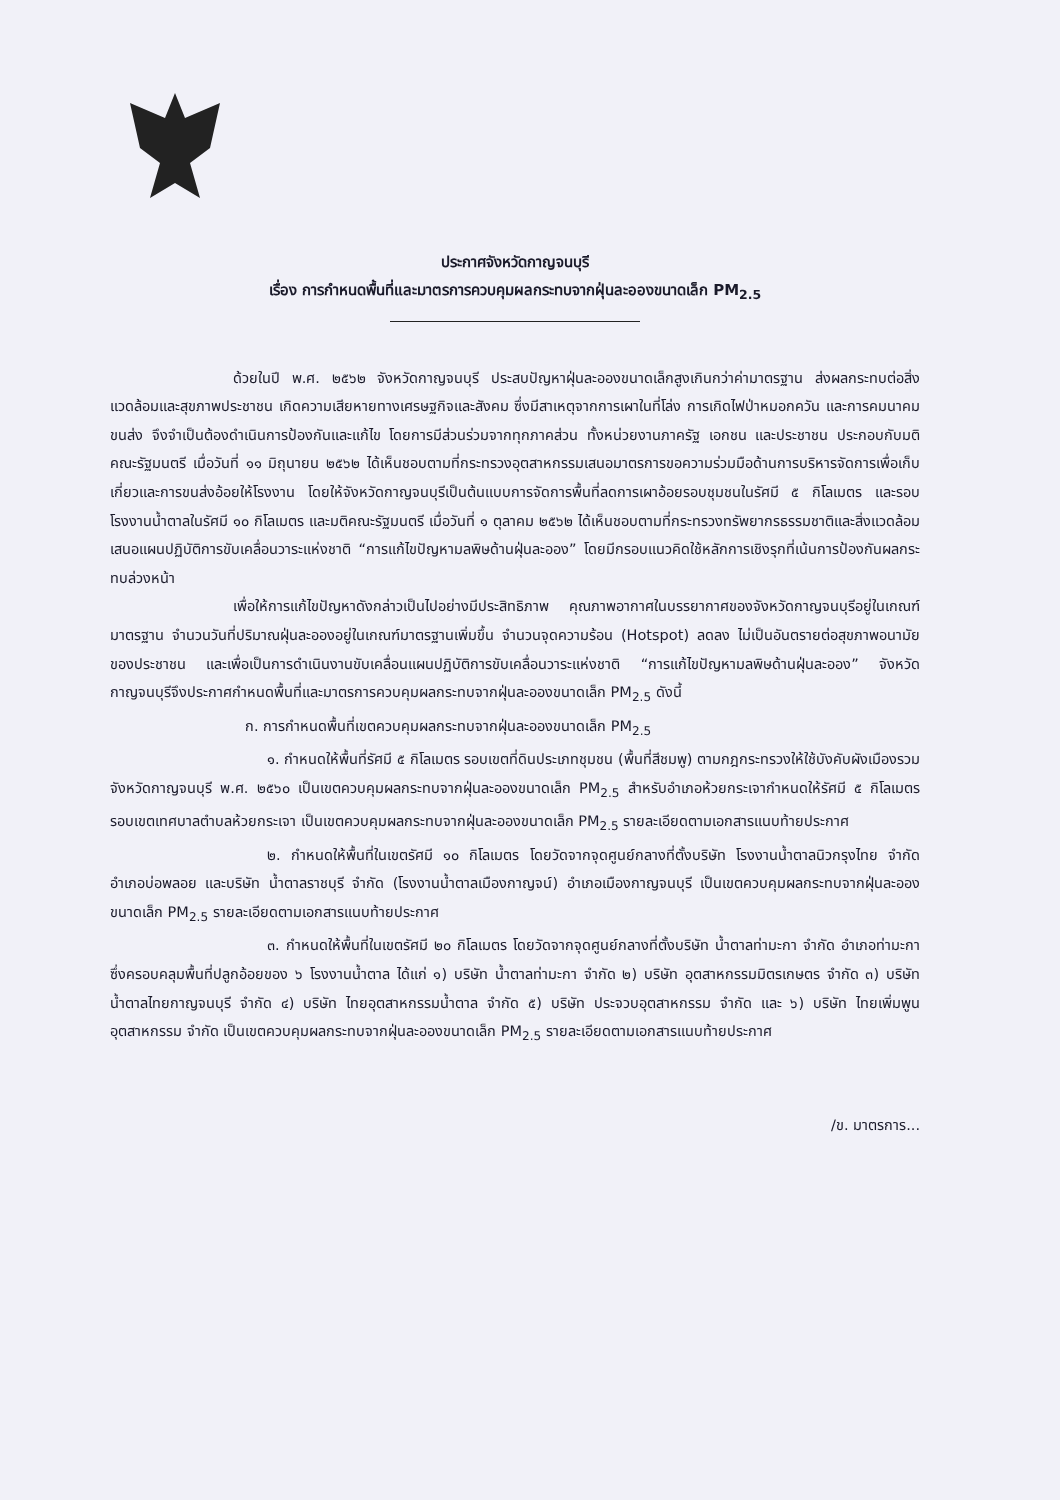ประกาศจังหวัดกาญจนบุรี
เรื่อง การกำหนดพื้นที่และมาตรการควบคุมผลกระทบจากฝุ่นละอองขนาดเล็ก PM<sub>2.5</sub>
ด้วยในปี พ.ศ. ๒๕๖๒ จังหวัดกาญจนบุรี ประสบปัญหาฝุ่นละอองขนาดเล็กสูงเกินกว่าค่ามาตรฐาน ส่งผลกระทบต่อสิ่งแวดล้อมและสุขภาพประชาชน เกิดความเสียหายทางเศรษฐกิจและสังคม ซึ่งมีสาเหตุจากการเผาในที่โล่ง การเกิดไฟป่าหมอกควัน และการคมนาคมขนส่ง จึงจำเป็นต้องดำเนินการป้องกันและแก้ไข โดยการมีส่วนร่วมจากทุกภาคส่วน ทั้งหน่วยงานภาครัฐ เอกชน และประชาชน ประกอบกับมติคณะรัฐมนตรี เมื่อวันที่ ๑๑ มิถุนายน ๒๕๖๒ ได้เห็นชอบตามที่กระทรวงอุตสาหกรรมเสนอมาตรการขอความร่วมมือด้านการบริหารจัดการเพื่อเก็บเกี่ยวและการขนส่งอ้อยให้โรงงาน โดยให้จังหวัดกาญจนบุรีเป็นต้นแบบการจัดการพื้นที่ลดการเผาอ้อยรอบชุมชนในรัศมี ๕ กิโลเมตร และรอบโรงงานน้ำตาลในรัศมี ๑๐ กิโลเมตร และมติคณะรัฐมนตรี เมื่อวันที่ ๑ ตุลาคม ๒๕๖๒ ได้เห็นชอบตามที่กระทรวงทรัพยากรธรรมชาติและสิ่งแวดล้อมเสนอแผนปฏิบัติการขับเคลื่อนวาระแห่งชาติ “การแก้ไขปัญหามลพิษด้านฝุ่นละออง” โดยมีกรอบแนวคิดใช้หลักการเชิงรุกที่เน้นการป้องกันผลกระทบล่วงหน้า
เพื่อให้การแก้ไขปัญหาดังกล่าวเป็นไปอย่างมีประสิทธิภาพ คุณภาพอากาศในบรรยากาศของจังหวัดกาญจนบุรีอยู่ในเกณฑ์มาตรฐาน จำนวนวันที่ปริมาณฝุ่นละอองอยู่ในเกณฑ์มาตรฐานเพิ่มขึ้น จำนวนจุดความร้อน (Hotspot) ลดลง ไม่เป็นอันตรายต่อสุขภาพอนามัยของประชาชน และเพื่อเป็นการดำเนินงานขับเคลื่อนแผนปฏิบัติการขับเคลื่อนวาระแห่งชาติ “การแก้ไขปัญหามลพิษด้านฝุ่นละออง” จังหวัดกาญจนบุรีจึงประกาศกำหนดพื้นที่และมาตรการควบคุมผลกระทบจากฝุ่นละอองขนาดเล็ก PM<sub>2.5</sub> ดังนี้
ก. การกำหนดพื้นที่เขตควบคุมผลกระทบจากฝุ่นละอองขนาดเล็ก PM<sub>2.5</sub>
๑. กำหนดให้พื้นที่รัศมี ๕ กิโลเมตร รอบเขตที่ดินประเภทชุมชน (พื้นที่สีชมพู) ตามกฎกระทรวงให้ใช้บังคับผังเมืองรวมจังหวัดกาญจนบุรี พ.ศ. ๒๕๖๐ เป็นเขตควบคุมผลกระทบจากฝุ่นละอองขนาดเล็ก PM<sub>2.5</sub> สำหรับอำเภอห้วยกระเจากำหนดให้รัศมี ๕ กิโลเมตร รอบเขตเทศบาลตำบลห้วยกระเจา เป็นเขตควบคุมผลกระทบจากฝุ่นละอองขนาดเล็ก PM<sub>2.5</sub> รายละเอียดตามเอกสารแนบท้ายประกาศ
๒. กำหนดให้พื้นที่ในเขตรัศมี ๑๐ กิโลเมตร โดยวัดจากจุดศูนย์กลางที่ตั้งบริษัท โรงงานน้ำตาลนิวกรุงไทย จำกัด อำเภอบ่อพลอย และบริษัท น้ำตาลราชบุรี จำกัด (โรงงานน้ำตาลเมืองกาญจน์) อำเภอเมืองกาญจนบุรี เป็นเขตควบคุมผลกระทบจากฝุ่นละอองขนาดเล็ก PM<sub>2.5</sub> รายละเอียดตามเอกสารแนบท้ายประกาศ
๓. กำหนดให้พื้นที่ในเขตรัศมี ๒๐ กิโลเมตร โดยวัดจากจุดศูนย์กลางที่ตั้งบริษัท น้ำตาลท่ามะกา จำกัด อำเภอท่ามะกา ซึ่งครอบคลุมพื้นที่ปลูกอ้อยของ ๖ โรงงานน้ำตาล ได้แก่ ๑) บริษัท น้ำตาลท่ามะกา จำกัด ๒) บริษัท อุตสาหกรรมมิตรเกษตร จำกัด ๓) บริษัท น้ำตาลไทยกาญจนบุรี จำกัด ๔) บริษัท ไทยอุตสาหกรรมน้ำตาล จำกัด ๕) บริษัท ประจวบอุตสาหกรรม จำกัด และ ๖) บริษัท ไทยเพิ่มพูนอุตสาหกรรม จำกัด เป็นเขตควบคุมผลกระทบจากฝุ่นละอองขนาดเล็ก PM<sub>2.5</sub> รายละเอียดตามเอกสารแนบท้ายประกาศ
/ข. มาตรการ...